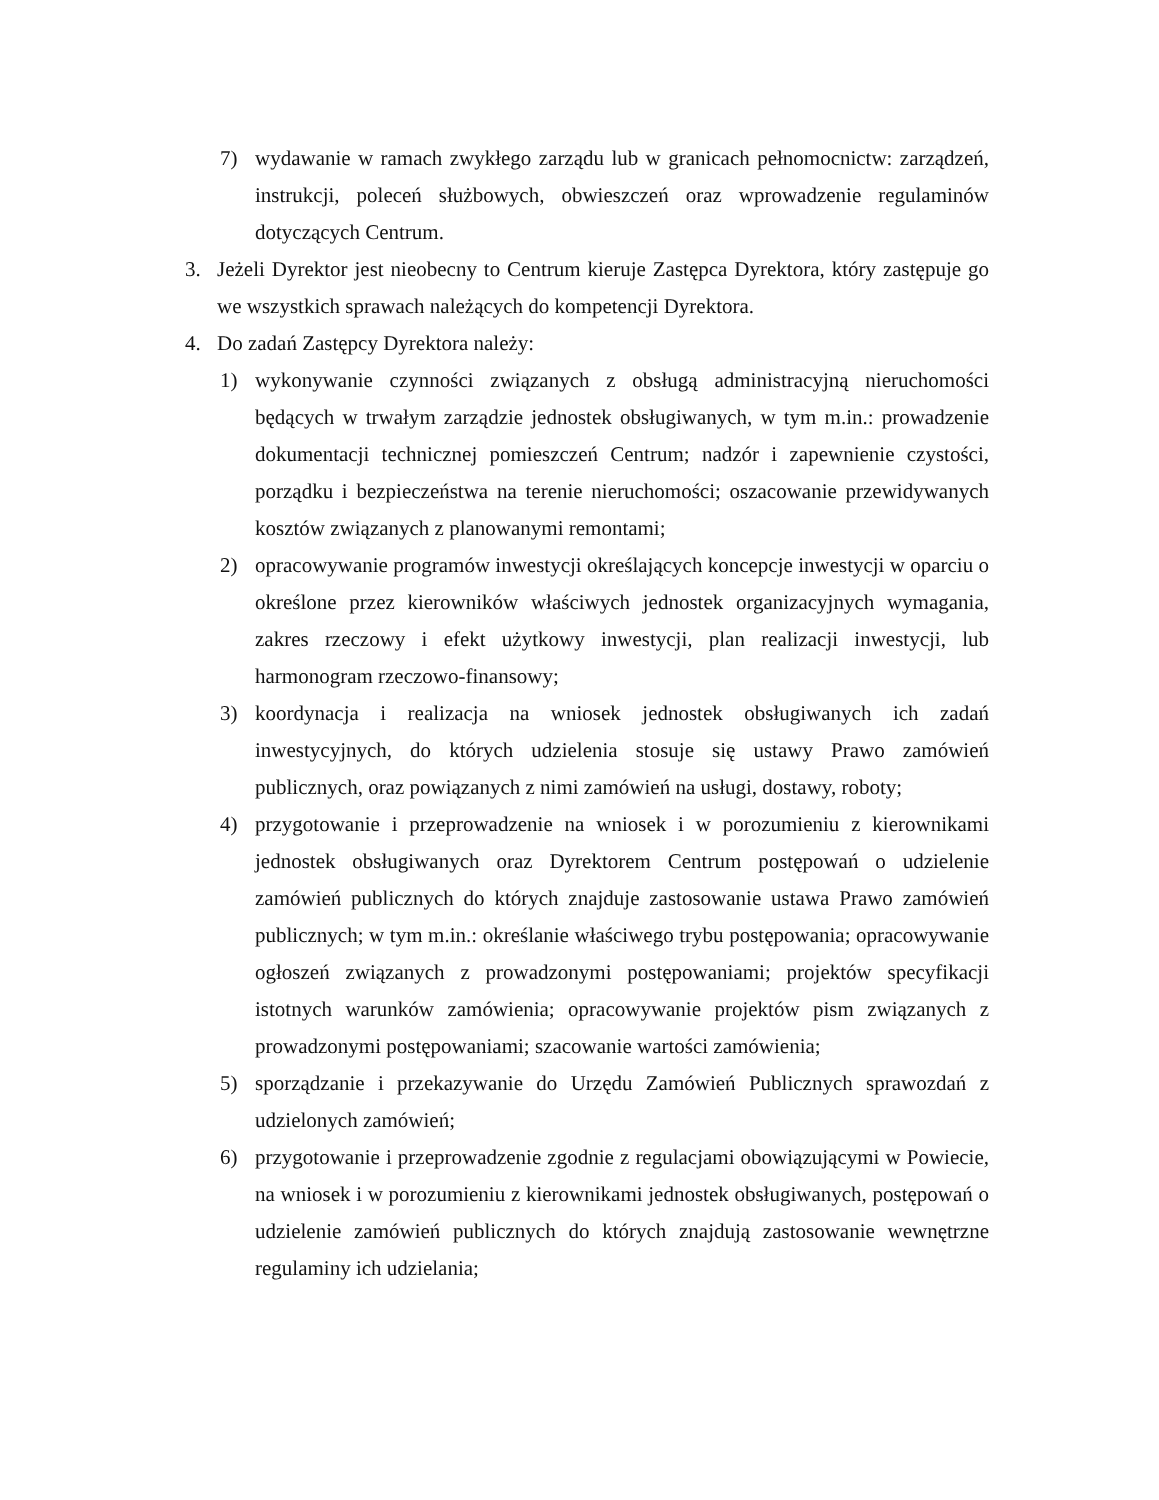7) wydawanie w ramach zwykłego zarządu lub w granicach pełnomocnictw: zarządzeń, instrukcji, poleceń służbowych, obwieszczeń oraz wprowadzenie regulaminów dotyczących Centrum.
3. Jeżeli Dyrektor jest nieobecny to Centrum kieruje Zastępca Dyrektora, który zastępuje go we wszystkich sprawach należących do kompetencji Dyrektora.
4. Do zadań Zastępcy Dyrektora należy:
1) wykonywanie czynności związanych z obsługą administracyjną nieruchomości będących w trwałym zarządzie jednostek obsługiwanych, w tym m.in.: prowadzenie dokumentacji technicznej pomieszczeń Centrum; nadzór i zapewnienie czystości, porządku i bezpieczeństwa na terenie nieruchomości; oszacowanie przewidywanych kosztów związanych z planowanymi remontami;
2) opracowywanie programów inwestycji określających koncepcje inwestycji w oparciu o określone przez kierowników właściwych jednostek organizacyjnych wymagania, zakres rzeczowy i efekt użytkowy inwestycji, plan realizacji inwestycji, lub harmonogram rzeczowo-finansowy;
3) koordynacja i realizacja na wniosek jednostek obsługiwanych ich zadań inwestycyjnych, do których udzielenia stosuje się ustawy Prawo zamówień publicznych, oraz powiązanych z nimi zamówień na usługi, dostawy, roboty;
4) przygotowanie i przeprowadzenie na wniosek i w porozumieniu z kierownikami jednostek obsługiwanych oraz Dyrektorem Centrum postępowań o udzielenie zamówień publicznych do których znajduje zastosowanie ustawa Prawo zamówień publicznych; w tym m.in.: określanie właściwego trybu postępowania; opracowywanie ogłoszeń związanych z prowadzonymi postępowaniami; projektów specyfikacji istotnych warunków zamówienia; opracowywanie projektów pism związanych z prowadzonymi postępowaniami; szacowanie wartości zamówienia;
5) sporządzanie i przekazywanie do Urzędu Zamówień Publicznych sprawozdań z udzielonych zamówień;
6) przygotowanie i przeprowadzenie zgodnie z regulacjami obowiązującymi w Powiecie, na wniosek i w porozumieniu z kierownikami jednostek obsługiwanych, postępowań o udzielenie zamówień publicznych do których znajdują zastosowanie wewnętrzne regulaminy ich udzielania;